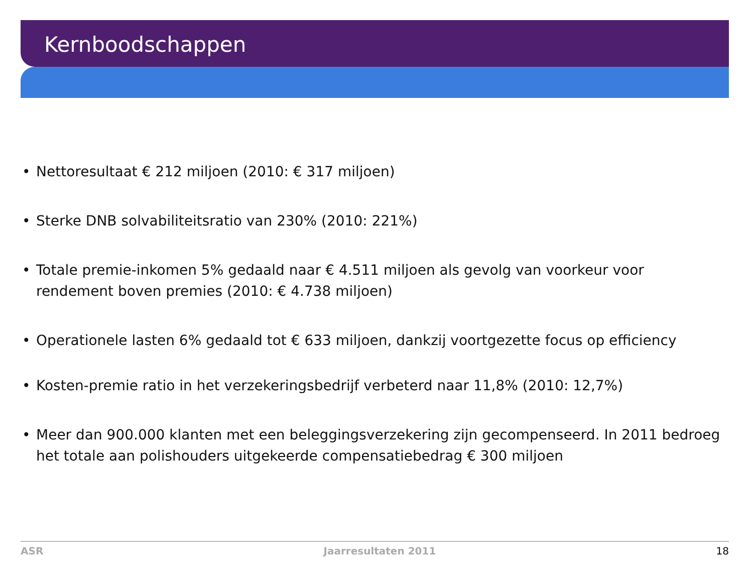Kernboodschappen
• Nettoresultaat € 212 miljoen (2010: € 317 miljoen)
• Sterke DNB solvabiliteitsratio van 230% (2010: 221%)
• Totale premie-inkomen 5% gedaald naar € 4.511 miljoen als gevolg van voorkeur voor rendement boven premies (2010: € 4.738 miljoen)
• Operationele lasten 6% gedaald tot € 633 miljoen, dankzij voortgezette focus op efficiency
• Kosten-premie ratio in het verzekeringsbedrijf verbeterd naar 11,8% (2010: 12,7%)
• Meer dan 900.000 klanten met een beleggingsverzekering zijn gecompenseerd. In 2011 bedroeg het totale aan polishouders uitgekeerde compensatiebedrag € 300 miljoen
ASR Jaarresultaten 2011 18